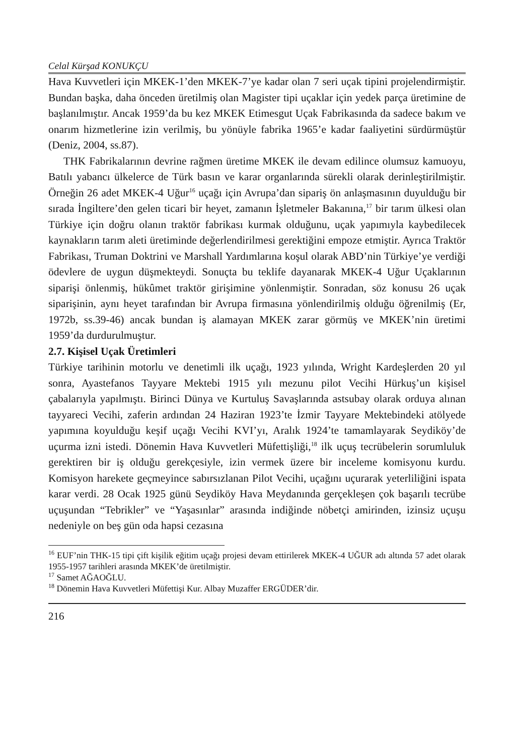Celal Kürşad KONUKÇU
Hava Kuvvetleri için MKEK-1’den MKEK-7’ye kadar olan 7 seri uçak tipini projelendirmiştir. Bundan başka, daha önceden üretilmiş olan Magister tipi uçaklar için yedek parça üretimine de başlanılmıştır. Ancak 1959’da bu kez MKEK Etimesgut Uçak Fabrikasında da sadece bakım ve onarım hizmetlerine izin verilmiş, bu yönüyle fabrika 1965’e kadar faaliyetini sürdürmüştür (Deniz, 2004, ss.87).
THK Fabrikalarının devrine rağmen üretime MKEK ile devam edilince olumsuz kamuoyu, Batılı yabancı ülkelerce de Türk basın ve karar organlarında sürekli olarak derinleştirilmiştir. Örneğin 26 adet MKEK-4 Uğur<sup>16</sup> uçağı için Avrupa’dan sipariş ön anlaşmasının duyulduğu bir sırada İngiltere’den gelen ticari bir heyet, zamanın İşletmeler Bakanına,<sup>17</sup> bir tarım ülkesi olan Türkiye için doğru olanın traktör fabrikası kurmak olduğunu, uçak yapımıyla kaybedilecek kaynakların tarım aleti üretiminde değerlendirilmesi gerektiğini empoze etmiştir. Ayrıca Traktör Fabrikası, Truman Doktrini ve Marshall Yardımlarına koşul olarak ABD’nin Türkiye’ye verdiği ödevlere de uygun düşmekteydi. Sonuçta bu teklife dayanarak MKEK-4 Uğur Uçaklarının siparişi önlenmiş, hükûmet traktör girişimine yönlenmiştir. Sonradan, söz konusu 26 uçak siparişinin, aynı heyet tarafından bir Avrupa firmasına yönlendirilmiş olduğu öğrenilmiş (Er, 1972b, ss.39-46) ancak bundan iş alamayan MKEK zarar görmüş ve MKEK’nin üretimi 1959’da durdurulmuştur.
2.7. Kişisel Uçak Üretimleri
Türkiye tarihinin motorlu ve denetimli ilk uçağı, 1923 yılında, Wright Kardeşlerden 20 yıl sonra, Ayastefanos Tayyare Mektebi 1915 yılı mezunu pilot Vecihi Hürkuş’un kişisel çabalarıyla yapılmıştı. Birinci Dünya ve Kurtuluş Savaşlarında astsubay olarak orduya alınan tayyareci Vecihi, zaferin ardından 24 Haziran 1923’te İzmir Tayyare Mektebindeki atölyede yapımına koyulduğu keşif uçağı Vecihi KVI’yı, Aralık 1924’te tamamlayarak Seydiköy’de uçurma izni istedi. Dönemin Hava Kuvvetleri Müfettişliği,<sup>18</sup> ilk uçuş tecrübelerin sorumluluk gerektiren bir iş olduğu gerekçesiyle, izin vermek üzere bir inceleme komisyonu kurdu. Komisyon harekete geçmeyince sabırsızlanan Pilot Vecihi, uçağını uçurarak yeterliliğini ispata karar verdi. 28 Ocak 1925 günü Seydiköy Hava Meydanında gerçekleşen çok başarılı tecrübe uçuşundan “Tebrikler” ve “Yaşasınlar” arasında indiğinde nöbetçi amirinden, izinsiz uçuşu nedeniyle on beş gün oda hapsi cezasına
<sup>16</sup> EUF’nin THK-15 tipi çift kişilik eğitim uçağı projesi devam ettirilerek MKEK-4 UĞUR adı altında 57 adet olarak 1955-1957 tarihleri arasında MKEK’de üretilmiştir.
<sup>17</sup> Samet AĞAOĞLU.
<sup>18</sup> Dönemin Hava Kuvvetleri Müfettişi Kur. Albay Muzaffer ERGÜDER’dir.
216